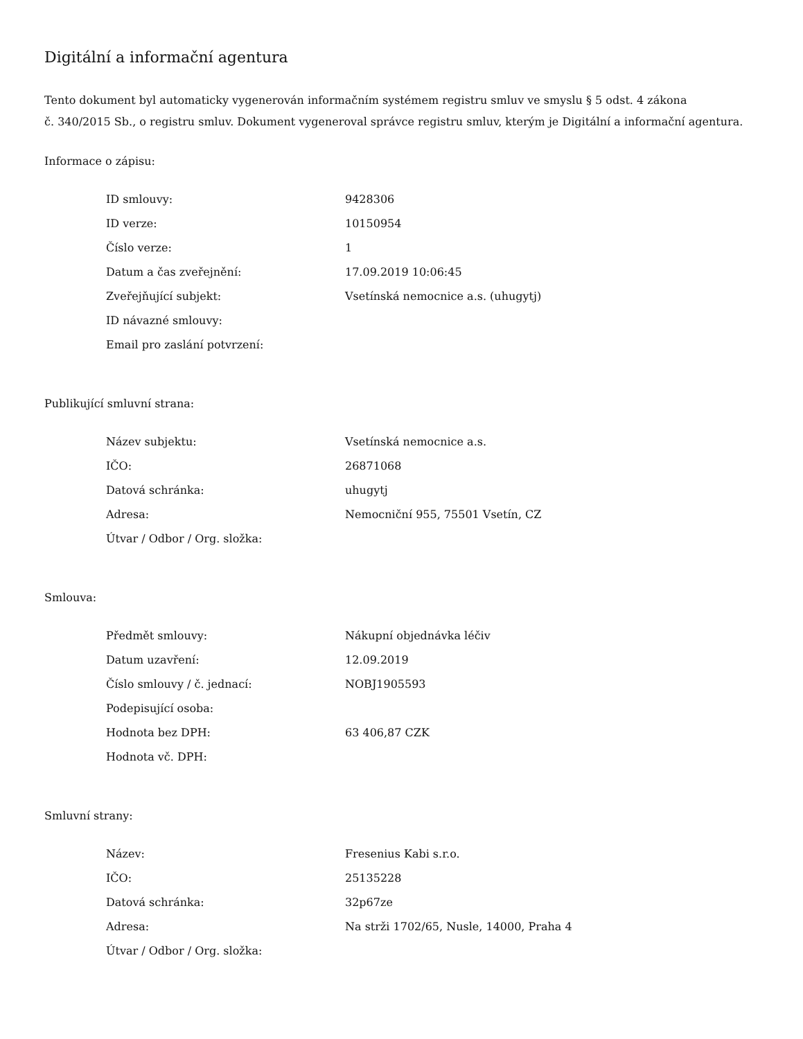Digitální a informační agentura
Tento dokument byl automaticky vygenerován informačním systémem registru smluv ve smyslu § 5 odst. 4 zákona
č. 340/2015 Sb., o registru smluv. Dokument vygeneroval správce registru smluv, kterým je Digitální a informační agentura.
Informace o zápisu:
| ID smlouvy: | 9428306 |
| ID verze: | 10150954 |
| Číslo verze: | 1 |
| Datum a čas zveřejnění: | 17.09.2019 10:06:45 |
| Zveřejňující subjekt: | Vsetínská nemocnice a.s. (uhugytj) |
| ID návazné smlouvy: | |
| Email pro zaslání potvrzení: | |
Publikující smluvní strana:
| Název subjektu: | Vsetínská nemocnice a.s. |
| IČO: | 26871068 |
| Datová schránka: | uhugytj |
| Adresa: | Nemocniční 955, 75501 Vsetín, CZ |
| Útvar / Odbor / Org. složka: | |
Smlouva:
| Předmět smlouvy: | Nákupní objednávka léčiv |
| Datum uzavření: | 12.09.2019 |
| Číslo smlouvy / č. jednací: | NOBJ1905593 |
| Podepisující osoba: | |
| Hodnota bez DPH: | 63 406,87 CZK |
| Hodnota vč. DPH: | |
Smluvní strany:
| Název: | Fresenius Kabi s.r.o. |
| IČO: | 25135228 |
| Datová schránka: | 32p67ze |
| Adresa: | Na strži 1702/65, Nusle, 14000, Praha 4 |
| Útvar / Odbor / Org. složka: | |